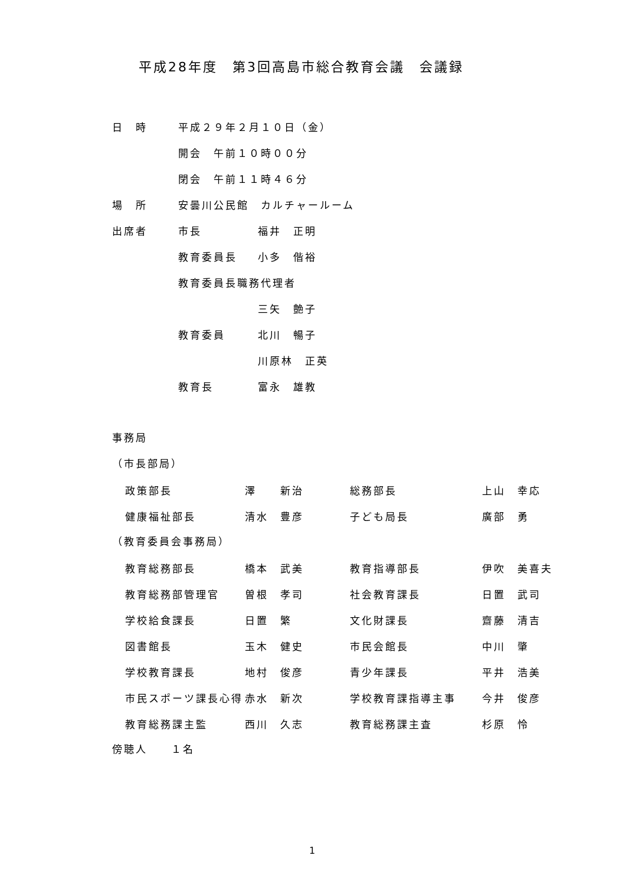平成28年度　第3回高島市総合教育会議　会議録
| 日 時 | 平成２９年２月１０日（金） | |
| | 開会 午前１０時００分 | |
| | 閉会 午前１１時４６分 | |
| 場 所 | 安曇川公民館 カルチャールーム | |
| 出席者 | 市長 | 福井 正明 |
| | 教育委員長 | 小多 偕裕 |
| | 教育委員長職務代理者 | |
| | | 三矢 艶子 |
| | 教育委員 | 北川 暢子 |
| | | 川原林 正英 |
| | 教育長 | 富永 雄教 |
事務局
（市長部局）
| 政策部長 | 澤 新治 | 総務部長 | 上山 幸応 |
| 健康福祉部長 | 清水 豊彦 | 子ども局長 | 廣部 勇 |
（教育委員会事務局）
| 教育総務部長 | 橋本 武美 | 教育指導部長 | 伊吹 美喜夫 |
| 教育総務部管理官 | 曽根 孝司 | 社会教育課長 | 日置 武司 |
| 学校給食課長 | 日置 繁 | 文化財課長 | 齋藤 清吉 |
| 図書館長 | 玉木 健史 | 市民会館長 | 中川 肇 |
| 学校教育課長 | 地村 俊彦 | 青少年課長 | 平井 浩美 |
| 市民スポーツ課長心得 | 赤水 新次 | 学校教育課指導主事 | 今井 俊彦 |
| 教育総務課主監 | 西川 久志 | 教育総務課主査 | 杉原 怜 |
傍聴人　　１名
1